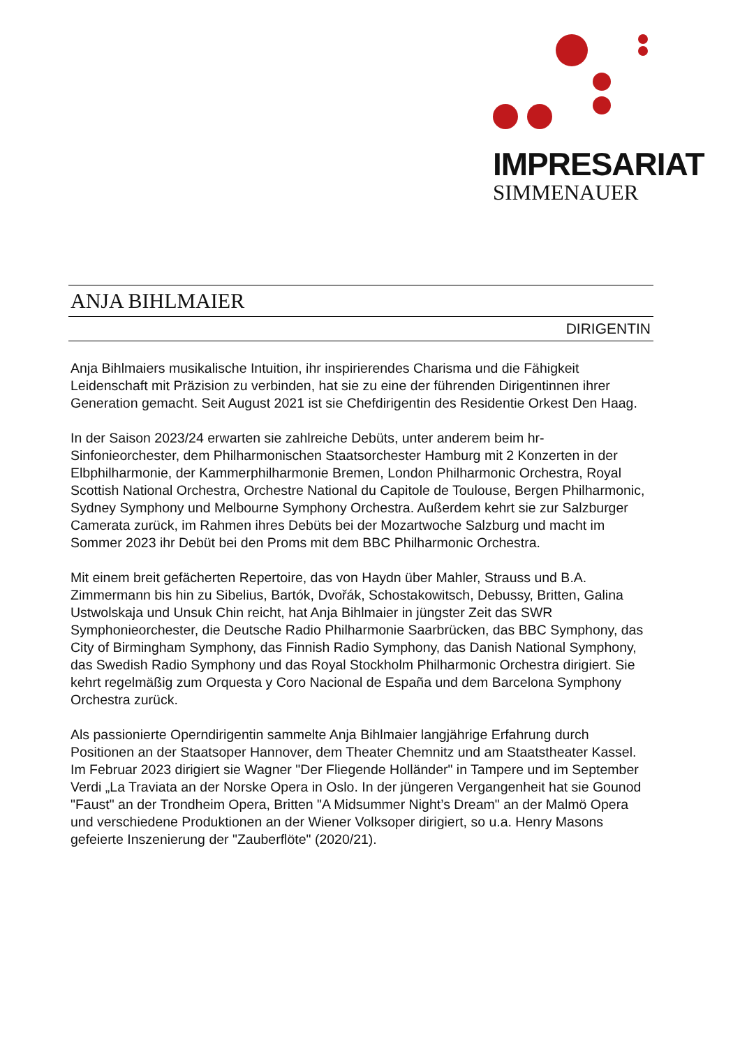IMPRESARIAT
SIMMENAUER
ANJA BIHLMAIER
DIRIGENTIN
Anja Bihlmaiers musikalische Intuition, ihr inspirierendes Charisma und die Fähigkeit Leidenschaft mit Präzision zu verbinden, hat sie zu eine der führenden Dirigentinnen ihrer Generation gemacht. Seit August 2021 ist sie Chefdirigentin des Residentie Orkest Den Haag.
In der Saison 2023/24 erwarten sie zahlreiche Debüts, unter anderem beim hr-Sinfonieorchester, dem Philharmonischen Staatsorchester Hamburg mit 2 Konzerten in der Elbphilharmonie, der Kammerphilharmonie Bremen, London Philharmonic Orchestra, Royal Scottish National Orchestra, Orchestre National du Capitole de Toulouse, Bergen Philharmonic, Sydney Symphony und Melbourne Symphony Orchestra. Außerdem kehrt sie zur Salzburger Camerata zurück, im Rahmen ihres Debüts bei der Mozartwoche Salzburg und macht im Sommer 2023 ihr Debüt bei den Proms mit dem BBC Philharmonic Orchestra.
Mit einem breit gefächerten Repertoire, das von Haydn über Mahler, Strauss und B.A. Zimmermann bis hin zu Sibelius, Bartók, Dvořák, Schostakowitsch, Debussy, Britten, Galina Ustwolskaja und Unsuk Chin reicht, hat Anja Bihlmaier in jüngster Zeit das SWR Symphonieorchester, die Deutsche Radio Philharmonie Saarbrücken, das BBC Symphony, das City of Birmingham Symphony, das Finnish Radio Symphony, das Danish National Symphony, das Swedish Radio Symphony und das Royal Stockholm Philharmonic Orchestra dirigiert. Sie kehrt regelmäßig zum Orquesta y Coro Nacional de España und dem Barcelona Symphony Orchestra zurück.
Als passionierte Operndirigentin sammelte Anja Bihlmaier langjährige Erfahrung durch Positionen an der Staatsoper Hannover, dem Theater Chemnitz und am Staatstheater Kassel. Im Februar 2023 dirigiert sie Wagner "Der Fliegende Holländer" in Tampere und im September Verdi „La Traviata an der Norske Opera in Oslo. In der jüngeren Vergangenheit hat sie Gounod "Faust" an der Trondheim Opera, Britten "A Midsummer Night’s Dream" an der Malmö Opera und verschiedene Produktionen an der Wiener Volksoper dirigiert, so u.a. Henry Masons gefeierte Inszenierung der "Zauberflöte" (2020/21).